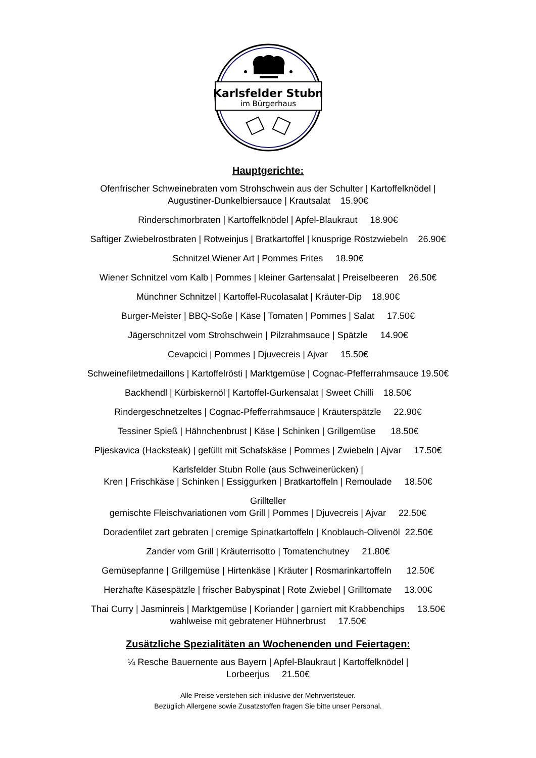Karlsfelder Stubn
im Bürgerhaus
Hauptgerichte:
Ofenfrischer Schweinebraten vom Strohschwein aus der Schulter | Kartoffelknödel |
Augustiner-Dunkelbiersauce | Krautsalat 15.90€
Rinderschmorbraten | Kartoffelknödel | Apfel-Blaukraut 18.90€
Saftiger Zwiebelrostbraten | Rotweinjus | Bratkartoffel | knusprige Röstzwiebeln 26.90€
Schnitzel Wiener Art | Pommes Frites 18.90€
Wiener Schnitzel vom Kalb | Pommes | kleiner Gartensalat | Preiselbeeren 26.50€
Münchner Schnitzel | Kartoffel-Rucolasalat | Kräuter-Dip 18.90€
Burger-Meister | BBQ-Soße | Käse | Tomaten | Pommes | Salat 17.50€
Jägerschnitzel vom Strohschwein | Pilzrahmsauce | Spätzle 14.90€
Cevapcici | Pommes | Djuvecreis | Ajvar 15.50€
Schweinefiletmedaillons | Kartoffelrösti | Marktgemüse | Cognac-Pfefferrahmsauce 19.50€
Backhendl | Kürbiskernöl | Kartoffel-Gurkensalat | Sweet Chilli 18.50€
Rindergeschnetzeltes | Cognac-Pfefferrahmsauce | Kräuterspätzle 22.90€
Tessiner Spieß | Hähnchenbrust | Käse | Schinken | Grillgemüse 18.50€
Pljeskavica (Hacksteak) | gefüllt mit Schafskäse | Pommes | Zwiebeln | Ajvar 17.50€
Karlsfelder Stubn Rolle (aus Schweinerücken) |
Kren | Frischkäse | Schinken | Essiggurken | Bratkartoffeln | Remoulade 18.50€
Grillteller
gemischte Fleischvariationen vom Grill | Pommes | Djuvecreis | Ajvar 22.50€
Doradenfilet zart gebraten | cremige Spinatkartoffeln | Knoblauch-Olivenöl 22.50€
Zander vom Grill | Kräuterrisotto | Tomatenchutney 21.80€
Gemüsepfanne | Grillgemüse | Hirtenkäse | Kräuter | Rosmarinkartoffeln 12.50€
Herzhafte Käsespätzle | frischer Babyspinat | Rote Zwiebel | Grilltomate 13.00€
Thai Curry | Jasminreis | Marktgemüse | Koriander | garniert mit Krabbenchips 13.50€
wahlweise mit gebratener Hühnerbrust 17.50€
Zusätzliche Spezialitäten an Wochenenden und Feiertagen:
¼ Resche Bauernente aus Bayern | Apfel-Blaukraut | Kartoffelknödel |
Lorbeerjus 21.50€
Alle Preise verstehen sich inklusive der Mehrwertsteuer.
Bezüglich Allergene sowie Zusatzstoffen fragen Sie bitte unser Personal.